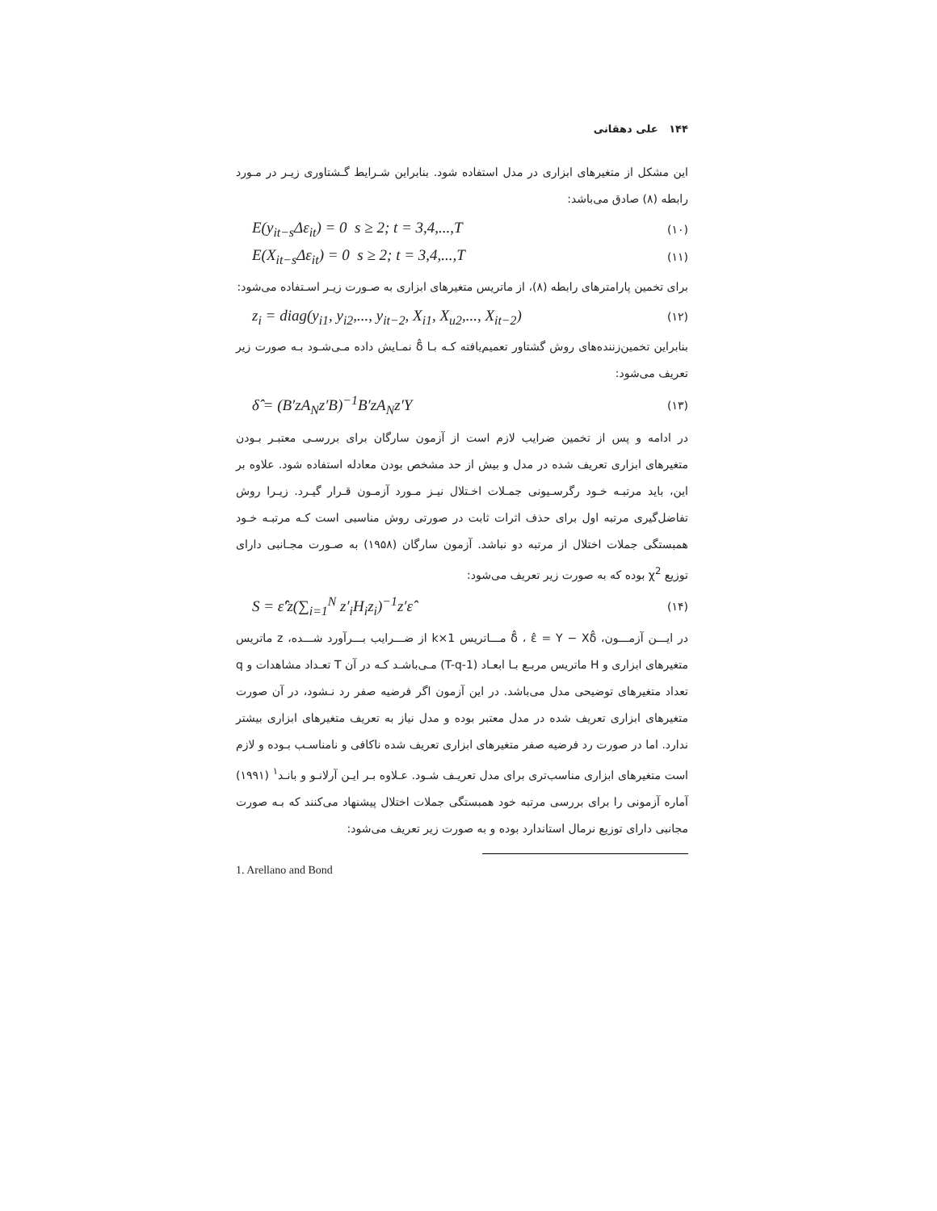۱۴۴ علی دهقانی
این مشکل از متغیرهای ابزاری در مدل استفاده شود. بنابراین شـرایط گـشتاوری زیـر در مـورد رابطه (۸) صادق می‌باشد:
E(y<sub>it−s</sub>Δε<sub>it</sub>) = 0 s ≥ 2; t = 3,4,...,T (۱۰)
E(X<sub>it−s</sub>Δε<sub>it</sub>) = 0 s ≥ 2; t = 3,4,...,T (۱۱)
برای تخمین پارامترهای رابطه (۸)، از ماتریس متغیرهای ابزاری به صـورت زیـر اسـتفاده می‌شود:
z<sub>i</sub> = diag(y<sub>i1</sub>, y<sub>i2</sub>,..., y<sub>it−2</sub>, X<sub>i1</sub>, X<sub>u2</sub>,..., X<sub>it−2</sub>) (۱۲)
بنابراین تخمین‌زننده‌های روش گشتاور تعمیم‌یافته کـه بـا δ̂ نمـایش داده مـی‌شـود بـه صورت زیر تعریف می‌شود:
δ̂ = (B′zA<sub>N</sub>z′B)<sup>−1</sup>B′zA<sub>N</sub>z′Y (۱۳)
در ادامه و پس از تخمین ضرایب لازم است از آزمون سارگان برای بررسـی معتبـر بـودن متغیرهای ابزاری تعریف شده در مدل و بیش از حد مشخص بودن معادله استفاده شود. علاوه بر این، باید مرتبـه خـود رگرسـیونی جمـلات اخـتلال نیـز مـورد آزمـون قـرار گیـرد. زیـرا روش تفاضل‌گیری مرتبه اول برای حذف اثرات ثابت در صورتی روش مناسبی است کـه مرتبـه خـود همبستگی جملات اختلال از مرتبه دو نباشد. آزمون سارگان (۱۹۵۸) به صـورت مجـانبی دارای توزیع χ<sup>2</sup> بوده که به صورت زیر تعریف می‌شود:
S = ε̂′z(∑<sub>i=1</sub><sup>N</sup> z′<sub>i</sub>H<sub>i</sub>z<sub>i</sub>)<sup>−1</sup>z′ε̂ (۱۴)
در ایـــن آزمـــون، δ̂ ، ε̂ = Y − Xδ̂ مـــاتریس k×1 از ضـــرایب بـــرآورد شـــده، z ماتریس متغیرهای ابزاری و H ماتریس مربـع بـا ابعـاد (T-q-1) مـی‌باشـد کـه در آن T تعـداد مشاهدات و q تعداد متغیرهای توضیحی مدل می‌باشد. در این آزمون اگر فرضیه صفر رد نـشود، در آن صورت متغیرهای ابزاری تعریف شده در مدل معتبر بوده و مدل نیاز به تعریف متغیرهای ابزاری بیشتر ندارد. اما در صورت رد فرضیه صفر متغیرهای ابزاری تعریف شده ناکافی و نامناسـب بـوده و لازم است متغیرهای ابزاری مناسب‌تری برای مدل تعریـف شـود. عـلاوه بـر ایـن آرلانـو و بانـد<sup>۱</sup> (۱۹۹۱) آماره آزمونی را برای بررسی مرتبه خود همبستگی جملات اختلال پیشنهاد می‌کنند که بـه صورت مجانبی دارای توزیع نرمال استاندارد بوده و به صورت زیر تعریف می‌شود:
1. Arellano and Bond